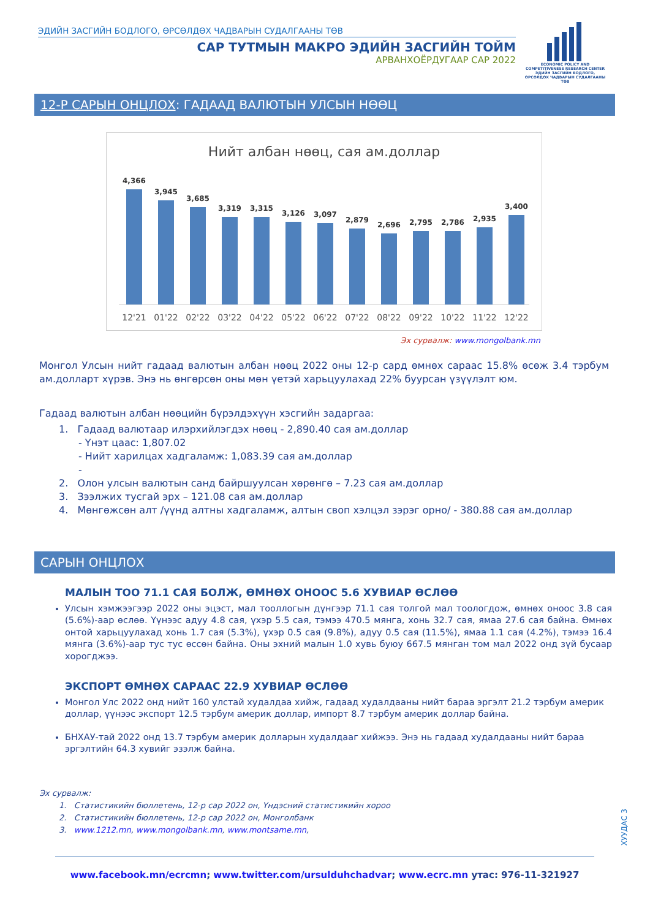ЭДИЙН ЗАСГИЙН БОДЛОГО, ӨРСӨЛДӨХ ЧАДВАРЫН СУДАЛГААНЫ ТӨВ
САР ТУТМЫН МАКРО ЭДИЙН ЗАСГИЙН ТОЙМ
АРВАНХОЁРДУГААР САР 2022
ECONOMIC POLICY AND COMPETITIVENESS RESEARCH CENTER
ЭДИЙН ЗАСГИЙН БОДЛОГО, ӨРСӨЛДӨХ ЧАДВАРЫН СУДАЛГААНЫ ТӨВ
12-Р САРЫН ОНЦЛОХ: ГАДААД ВАЛЮТЫН УЛСЫН НӨӨЦ
Нийт албан нөөц, сая ам.доллар
4,366
3,945
3,685
3,319
3,315
3,126
3,097
2,879
2,696
2,795
2,786
2,935
3,400
12'21
01'22
02'22
03'22
04'22
05'22
06'22
07'22
08'22
09'22
10'22
11'22
12'22
Эх сурвалж: www.mongolbank.mn
Монгол Улсын нийт гадаад валютын албан нөөц 2022 оны 12-р сард өмнөх сараас 15.8% өсөж 3.4 тэрбум ам.долларт хүрэв. Энэ нь өнгөрсөн оны мөн үетэй харьцуулахад 22% буурсан үзүүлэлт юм.
Гадаад валютын албан нөөцийн бүрэлдэхүүн хэсгийн задаргаа:
1. Гадаад валютаар илэрхийлэгдэх нөөц - 2,890.40 сая ам.доллар
- Үнэт цаас: 1,807.02
- Нийт харилцах хадгаламж: 1,083.39 сая ам.доллар
-
2. Олон улсын валютын санд байршуулсан хөрөнгө – 7.23 сая ам.доллар
3. Зээлжих тусгай эрх – 121.08 сая ам.доллар
4. Мөнгөжсөн алт /үүнд алтны хадгаламж, алтын своп хэлцэл зэрэг орно/ - 380.88 сая ам.доллар
САРЫН ОНЦЛОХ
МАЛЫН ТОО 71.1 САЯ БОЛЖ, ӨМНӨХ ОНООС 5.6 ХУВИАР ӨСЛӨӨ
Улсын хэмжээгээр 2022 оны эцэст, мал тооллогын дүнгээр 71.1 сая толгой мал тоологдож, өмнөх оноос 3.8 сая (5.6%)-аар өслөө. Үүнээс адуу 4.8 сая, үхэр 5.5 сая, тэмээ 470.5 мянга, хонь 32.7 сая, ямаа 27.6 сая байна. Өмнөх онтой харьцуулахад хонь 1.7 сая (5.3%), үхэр 0.5 сая (9.8%), адуу 0.5 сая (11.5%), ямаа 1.1 сая (4.2%), тэмээ 16.4 мянга (3.6%)-аар тус тус өссөн байна. Оны эхний малын 1.0 хувь буюу 667.5 мянган том мал 2022 онд зүй бусаар хорогджээ.
ЭКСПОРТ ӨМНӨХ САРААС 22.9 ХУВИАР ӨСЛӨӨ
Монгол Улс 2022 онд нийт 160 улстай худалдаа хийж, гадаад худалдааны нийт бараа эргэлт 21.2 тэрбум америк доллар, үүнээс экспорт 12.5 тэрбум америк доллар, импорт 8.7 тэрбум америк доллар байна.
БНХАУ-тай 2022 онд 13.7 тэрбум америк долларын худалдааг хийжээ. Энэ нь гадаад худалдааны нийт бараа эргэлтийн 64.3 хувийг эзэлж байна.
Эх сурвалж:
1. Статистикийн бюллетень, 12-р сар 2022 он, Үндэсний статистикийн хороо
2. Статистикийн бюллетень, 12-р сар 2022 он, Монголбанк
3. www.1212.mn, www.mongolbank.mn, www.montsame.mn,
ХУУДАС 3
www.facebook.mn/ecrcmn; www.twitter.com/ursulduhchadvar; www.ecrc.mn утас: 976-11-321927